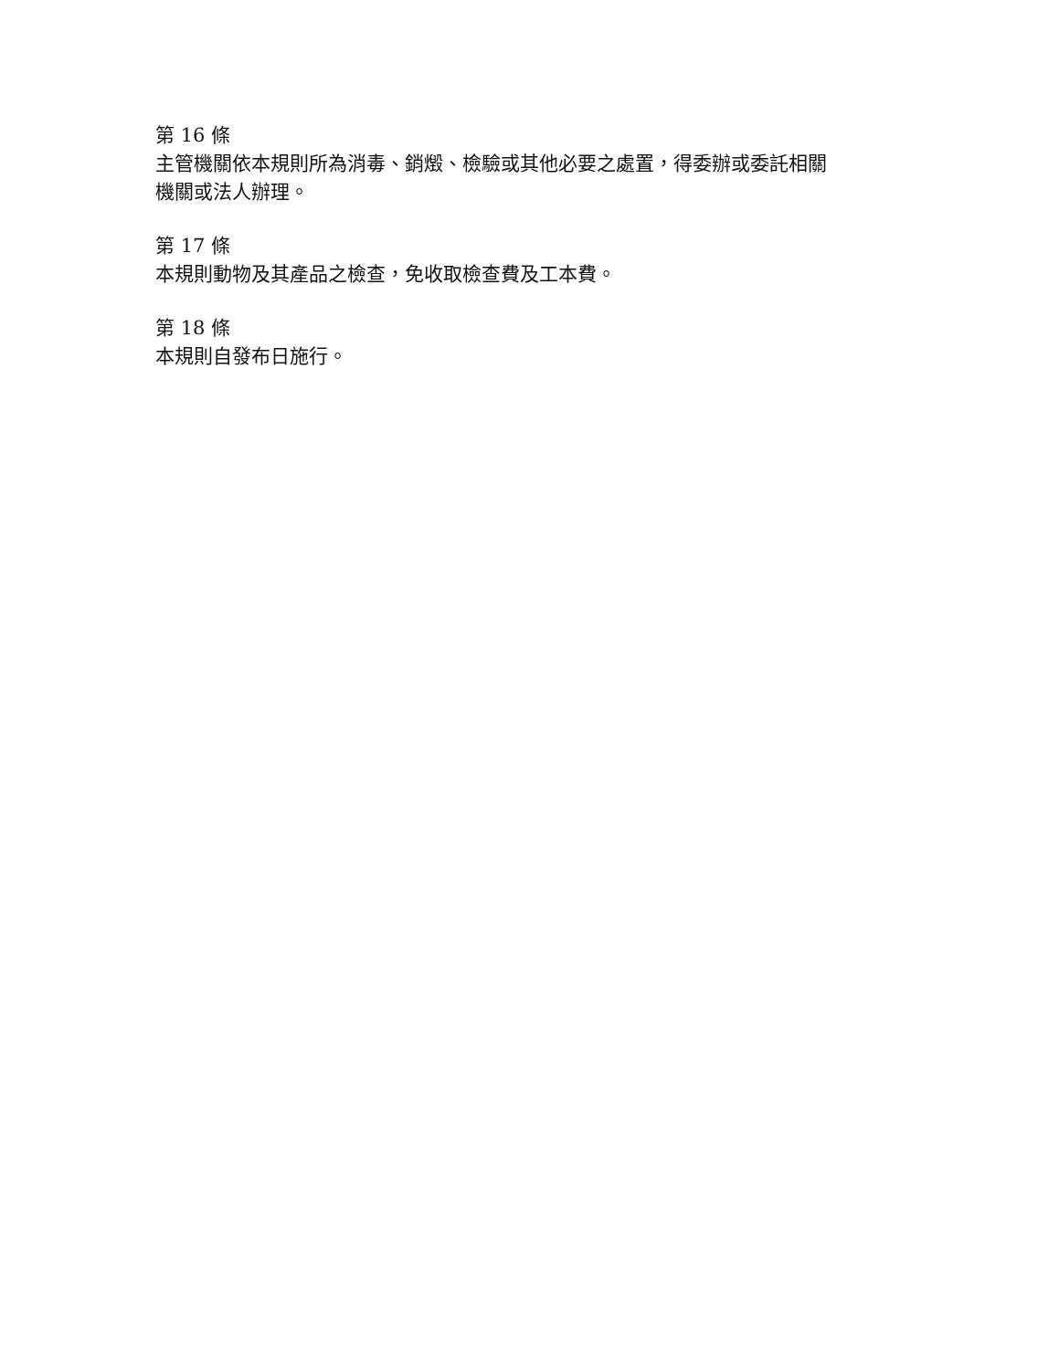第 16 條
主管機關依本規則所為消毒、銷燬、檢驗或其他必要之處置，得委辦或委託相關機關或法人辦理。
第 17 條
本規則動物及其產品之檢查，免收取檢查費及工本費。
第 18 條
本規則自發布日施行。